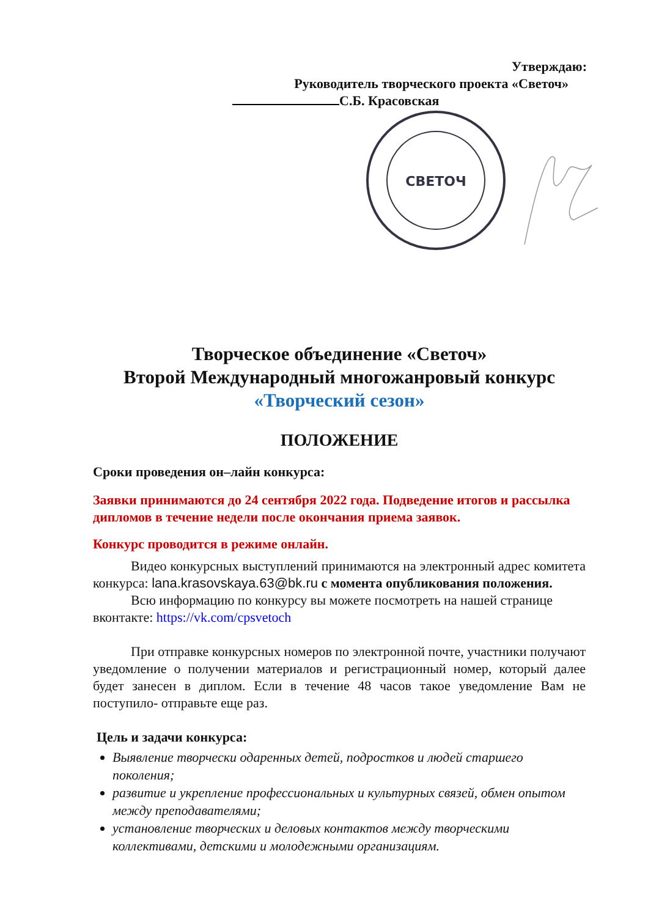Утверждаю:
Руководитель творческого проекта «Светоч»
С.Б. Красовская
СВЕТОЧ
Творческое объединение «Светоч»
Второй Международный многожанровый конкурс
«Творческий сезон»
ПОЛОЖЕНИЕ
Сроки проведения он–лайн конкурса:
Заявки принимаются до 24 сентября 2022 года. Подведение итогов и рассылка дипломов в течение недели после окончания приема заявок.
Конкурс проводится в режиме онлайн.
Видео конкурсных выступлений принимаются на электронный адрес комитета конкурса: lana.krasovskaya.63@bk.ru с момента опубликования положения.
Всю информацию по конкурсу вы можете посмотреть на нашей странице вконтакте: https://vk.com/cpsvetoch
При отправке конкурсных номеров по электронной почте, участники получают уведомление о получении материалов и регистрационный номер, который далее будет занесен в диплом. Если в течение 48 часов такое уведомление Вам не поступило- отправьте еще раз.
Цель и задачи конкурса:
Выявление творчески одаренных детей, подростков и людей старшего поколения;
развитие и укрепление профессиональных и культурных связей, обмен опытом между преподавателями;
установление творческих и деловых контактов между творческими коллективами, детскими и молодежными организациям.